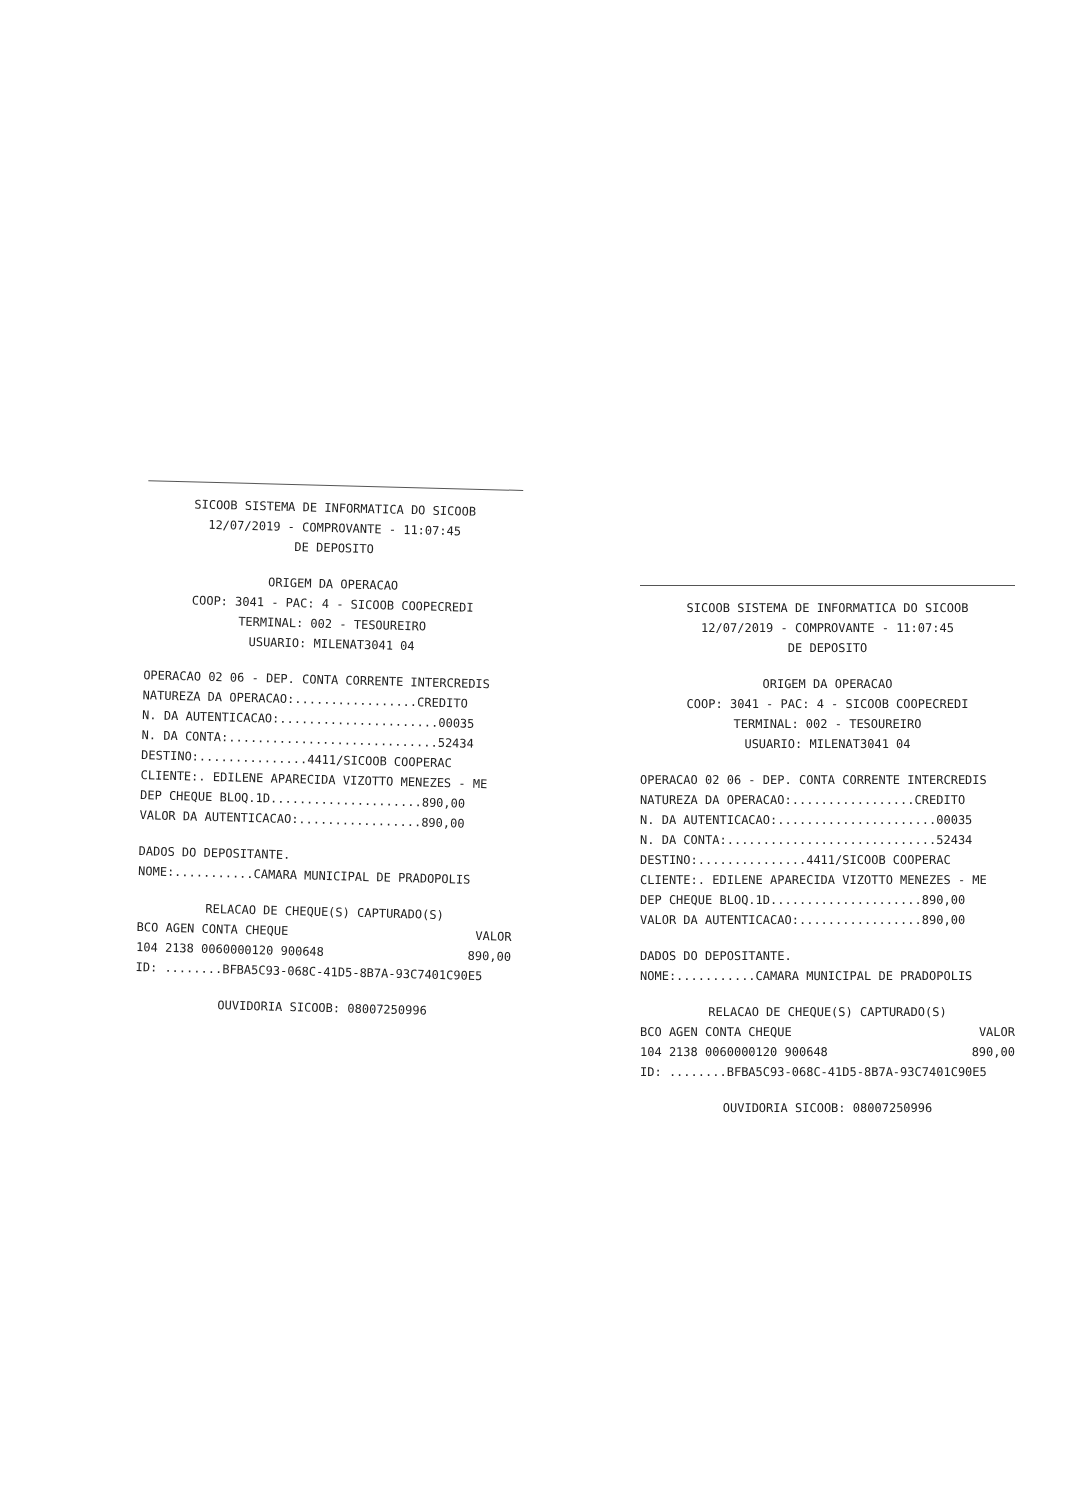SICOOB SISTEMA DE INFORMATICA DO SICOOB
12/07/2019 - COMPROVANTE - 11:07:45
DE DEPOSITO
ORIGEM DA OPERACAO
COOP: 3041 - PAC: 4 - SICOOB COOPECREDI
TERMINAL: 002 - TESOUREIRO
USUARIO: MILENAT3041 04
OPERACAO 02 06 - DEP. CONTA CORRENTE INTERCREDIS
NATUREZA DA OPERACAO:.................CREDITO
N. DA AUTENTICACAO:......................00035
N. DA CONTA:.............................52434
DESTINO:...............4411/SICOOB COOPERAC
CLIENTE:. EDILENE APARECIDA VIZOTTO MENEZES - ME
DEP CHEQUE BLOQ.1D.....................890,00
VALOR DA AUTENTICACAO:.................890,00
DADOS DO DEPOSITANTE.
NOME:...........CAMARA MUNICIPAL DE PRADOPOLIS
RELACAO DE CHEQUE(S) CAPTURADO(S)
BCO AGEN CONTA CHEQUE VALOR
104 2138 0060000120 900648 890,00
ID: ........BFBA5C93-068C-41D5-8B7A-93C7401C90E5
OUVIDORIA SICOOB: 08007250996
SICOOB SISTEMA DE INFORMATICA DO SICOOB
12/07/2019 - COMPROVANTE - 11:07:45
DE DEPOSITO
ORIGEM DA OPERACAO
COOP: 3041 - PAC: 4 - SICOOB COOPECREDI
TERMINAL: 002 - TESOUREIRO
USUARIO: MILENAT3041 04
OPERACAO 02 06 - DEP. CONTA CORRENTE INTERCREDIS
NATUREZA DA OPERACAO:.................CREDITO
N. DA AUTENTICACAO:......................00035
N. DA CONTA:.............................52434
DESTINO:...............4411/SICOOB COOPERAC
CLIENTE:. EDILENE APARECIDA VIZOTTO MENEZES - ME
DEP CHEQUE BLOQ.1D.....................890,00
VALOR DA AUTENTICACAO:.................890,00
DADOS DO DEPOSITANTE.
NOME:...........CAMARA MUNICIPAL DE PRADOPOLIS
RELACAO DE CHEQUE(S) CAPTURADO(S)
BCO AGEN CONTA CHEQUE VALOR
104 2138 0060000120 900648 890,00
ID: ........BFBA5C93-068C-41D5-8B7A-93C7401C90E5
OUVIDORIA SICOOB: 08007250996